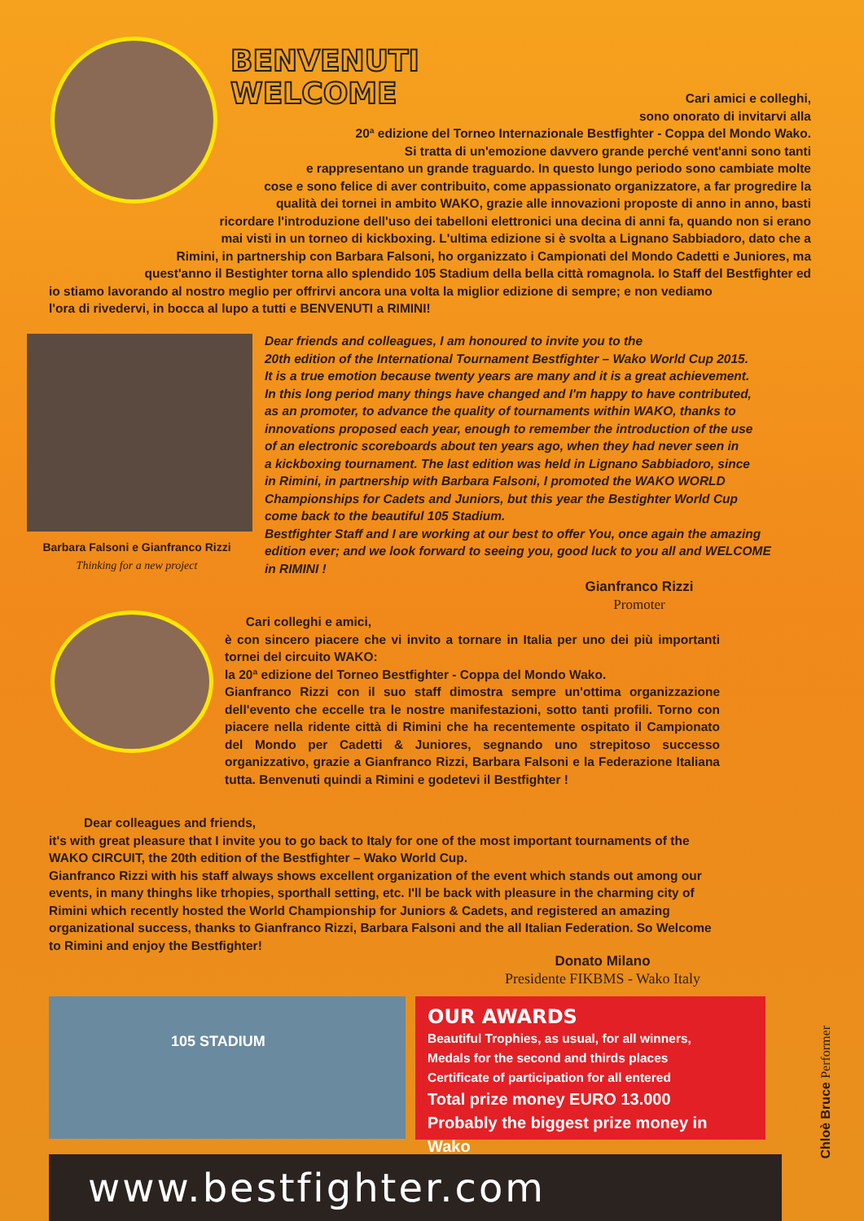BENVENUTI
WELCOME
Cari amici e colleghi,
sono onorato di invitarvi alla
20ª edizione del Torneo Internazionale Bestfighter - Coppa del Mondo Wako.
Si tratta di un'emozione davvero grande perché vent'anni sono tanti
e rappresentano un grande traguardo. In questo lungo periodo sono cambiate molte
cose e sono felice di aver contribuito, come appassionato organizzatore, a far progredire la
qualità dei tornei in ambito WAKO, grazie alle innovazioni proposte di anno in anno, basti
ricordare l'introduzione dell'uso dei tabelloni elettronici una decina di anni fa, quando non si erano
mai visti in un torneo di kickboxing. L'ultima edizione si è svolta a Lignano Sabbiadoro, dato che a
Rimini, in partnership con Barbara Falsoni, ho organizzato i Campionati del Mondo Cadetti e Juniores, ma
quest'anno il Bestighter torna allo splendido 105 Stadium della bella città romagnola. Io Staff del Bestfighter ed
io stiamo lavorando al nostro meglio per offrirvi ancora una volta la miglior edizione di sempre; e non vediamo
l'ora di rivedervi, in bocca al lupo a tutti e BENVENUTI a RIMINI!
Barbara Falsoni e Gianfranco Rizzi
Thinking for a new project
Dear friends and colleagues, I am honoured to invite you to the
20th edition of the International Tournament Bestfighter – Wako World Cup 2015.
It is a true emotion because twenty years are many and it is a great achievement.
In this long period many things have changed and I'm happy to have contributed,
as an promoter, to advance the quality of tournaments within WAKO, thanks to
innovations proposed each year, enough to remember the introduction of the use
of an electronic scoreboards about ten years ago, when they had never seen in
a kickboxing tournament. The last edition was held in Lignano Sabbiadoro, since
in Rimini, in partnership with Barbara Falsoni, I promoted the WAKO WORLD
Championships for Cadets and Juniors, but this year the Bestighter World Cup
come back to the beautiful 105 Stadium.
Bestfighter Staff and I are working at our best to offer You, once again the amazing
edition ever; and we look forward to seeing you, good luck to you all and WELCOME
in RIMINI !
Gianfranco Rizzi
Promoter
Cari colleghi e amici,
è con sincero piacere che vi invito a tornare in Italia per uno dei più importanti tornei del circuito WAKO:
la 20ª edizione del Torneo Bestfighter - Coppa del Mondo Wako.
Gianfranco Rizzi con il suo staff dimostra sempre un'ottima organizzazione dell'evento che eccelle tra le nostre manifestazioni, sotto tanti profili. Torno con piacere nella ridente città di Rimini che ha recentemente ospitato il Campionato del Mondo per Cadetti & Juniores, segnando uno strepitoso successo organizzativo, grazie a Gianfranco Rizzi, Barbara Falsoni e la Federazione Italiana tutta. Benvenuti quindi a Rimini e godetevi il Bestfighter !
Dear colleagues and friends,
it's with great pleasure that I invite you to go back to Italy for one of the most important tournaments of the WAKO CIRCUIT, the 20th edition of the Bestfighter – Wako World Cup.
Gianfranco Rizzi with his staff always shows excellent organization of the event which stands out among our events, in many thinghs like trhopies, sporthall setting, etc. I'll be back with pleasure in the charming city of Rimini which recently hosted the World Championship for Juniors & Cadets, and registered an amazing organizational success, thanks to Gianfranco Rizzi, Barbara Falsoni and the all Italian Federation. So Welcome to Rimini and enjoy the Bestfighter!
Donato Milano
Presidente FIKBMS - Wako Italy
105 STADIUM
OUR AWARDS
Beautiful Trophies, as usual, for all winners,
Medals for the second and thirds places
Certificate of participation for all entered
Total prize money EURO 13.000
Probably the biggest prize money in Wako
Chloè Bruce Performer
www.bestfighter.com